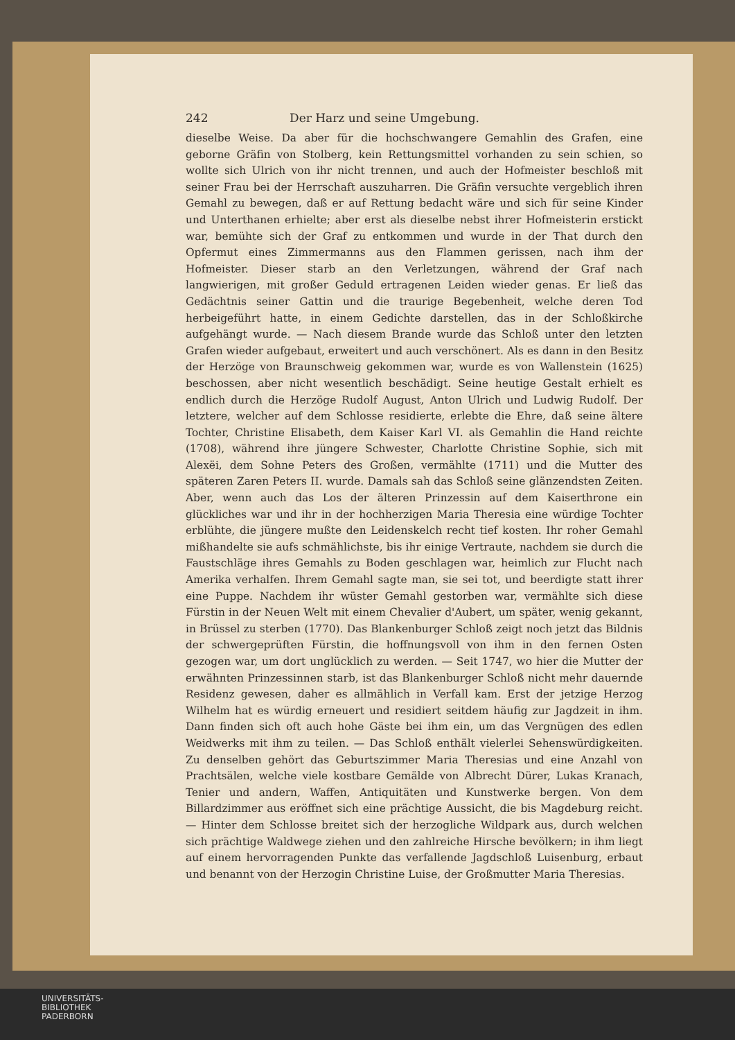242 Der Harz und seine Umgebung.
dieselbe Weise. Da aber für die hochschwangere Gemahlin des Grafen, eine geborne Gräfin von Stolberg, kein Rettungsmittel vorhanden zu sein schien, so wollte sich Ulrich von ihr nicht trennen, und auch der Hofmeister beschloß mit seiner Frau bei der Herrschaft auszuharren. Die Gräfin versuchte vergeblich ihren Gemahl zu bewegen, daß er auf Rettung bedacht wäre und sich für seine Kinder und Unterthanen erhielte; aber erst als dieselbe nebst ihrer Hofmeisterin erstickt war, bemühte sich der Graf zu entkommen und wurde in der That durch den Opfermut eines Zimmermanns aus den Flammen gerissen, nach ihm der Hofmeister. Dieser starb an den Verletzungen, während der Graf nach langwierigen, mit großer Geduld ertragenen Leiden wieder genas. Er ließ das Gedächtnis seiner Gattin und die traurige Begebenheit, welche deren Tod herbeigeführt hatte, in einem Gedichte darstellen, das in der Schloßkirche aufgehängt wurde. — Nach diesem Brande wurde das Schloß unter den letzten Grafen wieder aufgebaut, erweitert und auch verschönert. Als es dann in den Besitz der Herzöge von Braunschweig gekommen war, wurde es von Wallenstein (1625) beschossen, aber nicht wesentlich beschädigt. Seine heutige Gestalt erhielt es endlich durch die Herzöge Rudolf August, Anton Ulrich und Ludwig Rudolf. Der letztere, welcher auf dem Schlosse residierte, erlebte die Ehre, daß seine ältere Tochter, Christine Elisabeth, dem Kaiser Karl VI. als Gemahlin die Hand reichte (1708), während ihre jüngere Schwester, Charlotte Christine Sophie, sich mit Alexëi, dem Sohne Peters des Großen, vermählte (1711) und die Mutter des späteren Zaren Peters II. wurde. Damals sah das Schloß seine glänzendsten Zeiten. Aber, wenn auch das Los der älteren Prinzessin auf dem Kaiserthrone ein glückliches war und ihr in der hochherzigen Maria Theresia eine würdige Tochter erblühte, die jüngere mußte den Leidenskelch recht tief kosten. Ihr roher Gemahl mißhandelte sie aufs schmählichste, bis ihr einige Vertraute, nachdem sie durch die Faustschläge ihres Gemahls zu Boden geschlagen war, heimlich zur Flucht nach Amerika verhalfen. Ihrem Gemahl sagte man, sie sei tot, und beerdigte statt ihrer eine Puppe. Nachdem ihr wüster Gemahl gestorben war, vermählte sich diese Fürstin in der Neuen Welt mit einem Chevalier d'Aubert, um später, wenig gekannt, in Brüssel zu sterben (1770). Das Blankenburger Schloß zeigt noch jetzt das Bildnis der schwergeprüften Fürstin, die hoffnungsvoll von ihm in den fernen Osten gezogen war, um dort unglücklich zu werden. — Seit 1747, wo hier die Mutter der erwähnten Prinzessinnen starb, ist das Blankenburger Schloß nicht mehr dauernde Residenz gewesen, daher es allmählich in Verfall kam. Erst der jetzige Herzog Wilhelm hat es würdig erneuert und residiert seitdem häufig zur Jagdzeit in ihm. Dann finden sich oft auch hohe Gäste bei ihm ein, um das Vergnügen des edlen Weidwerks mit ihm zu teilen. — Das Schloß enthält vielerlei Sehenswürdigkeiten. Zu denselben gehört das Geburtszimmer Maria Theresias und eine Anzahl von Prachtsälen, welche viele kostbare Gemälde von Albrecht Dürer, Lukas Kranach, Tenier und andern, Waffen, Antiquitäten und Kunstwerke bergen. Von dem Billardzimmer aus eröffnet sich eine prächtige Aussicht, die bis Magdeburg reicht. — Hinter dem Schlosse breitet sich der herzogliche Wildpark aus, durch welchen sich prächtige Waldwege ziehen und den zahlreiche Hirsche bevölkern; in ihm liegt auf einem hervorragenden Punkte das verfallende Jagdschloß Luisenburg, erbaut und benannt von der Herzogin Christine Luise, der Großmutter Maria Theresias.
UNIVERSITÄTS-
BIBLIOTHEK
PADERBORN